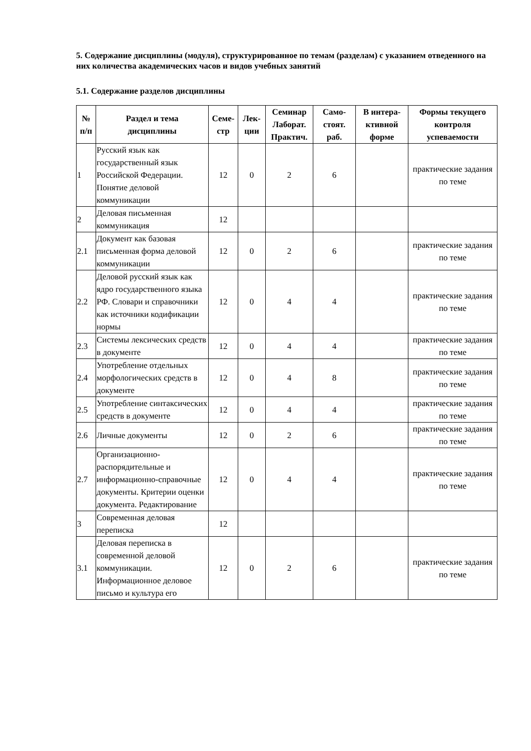5. Содержание дисциплины (модуля), структурированное по темам (разделам) с указанием отведенного на них количества академических часов и видов учебных занятий
5.1. Содержание разделов дисциплины
| № п/п | Раздел и тема дисциплины | Семе- стр | Лек- ции | Семинар Лаборат. Практич. | Само- стоят. раб. | В интера- ктивной форме | Формы текущего контроля успеваемости |
| --- | --- | --- | --- | --- | --- | --- | --- |
| 1 | Русский язык как государственный язык Российской Федерации. Понятие деловой коммуникации | 12 | 0 | 2 | 6 | | практические задания по теме |
| 2 | Деловая письменная коммуникация | 12 | | | | | |
| 2.1 | Документ как базовая письменная форма деловой коммуникации | 12 | 0 | 2 | 6 | | практические задания по теме |
| 2.2 | Деловой русский язык как ядро государственного языка РФ. Словари и справочники как источники кодификации нормы | 12 | 0 | 4 | 4 | | практические задания по теме |
| 2.3 | Системы лексических средств в документе | 12 | 0 | 4 | 4 | | практические задания по теме |
| 2.4 | Употребление отдельных морфологических средств в документе | 12 | 0 | 4 | 8 | | практические задания по теме |
| 2.5 | Употребление синтаксических средств в документе | 12 | 0 | 4 | 4 | | практические задания по теме |
| 2.6 | Личные документы | 12 | 0 | 2 | 6 | | практические задания по теме |
| 2.7 | Организационно-распорядительные и информационно-справочные документы. Критерии оценки документа. Редактирование | 12 | 0 | 4 | 4 | | практические задания по теме |
| 3 | Современная деловая переписка | 12 | | | | | |
| 3.1 | Деловая переписка в современной деловой коммуникации. Информационное деловое письмо и культура его | 12 | 0 | 2 | 6 | | практические задания по теме |